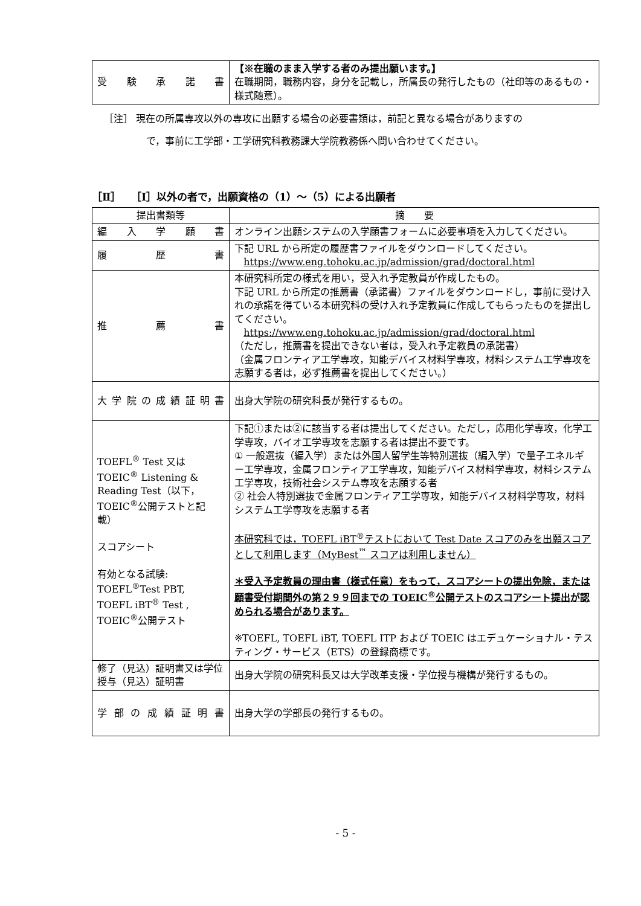| 受 験 承 諾 書 | 【※在職のまま入学する者のみ提出願います。】 在職期間，職務内容，身分を記載し，所属長の発行したもの（社印等のあるもの・様式随意）。 |
［注］ 現在の所属専攻以外の専攻に出願する場合の必要書類は，前記と異なる場合がありますの
で，事前に工学部・工学研究科教務課大学院教務係へ問い合わせてください。
［Ⅱ］　［Ⅰ］以外の者で，出願資格の（1）～（5）による出願者
| 提出書類等 | 摘 要 |
| --- | --- |
| 編 入 学 願 書 | オンライン出願システムの入学願書フォームに必要事項を入力してください。 |
| 履 歴 書 | 下記 URL から所定の履歴書ファイルをダウンロードしてください。 https://www.eng.tohoku.ac.jp/admission/grad/doctoral.html |
| 推 薦 書 | 本研究科所定の様式を用い，受入れ予定教員が作成したもの。 下記 URL から所定の推薦書（承諾書）ファイルをダウンロードし，事前に受け入れの承諾を得ている本研究科の受け入れ予定教員に作成してもらったものを提出してください。 https://www.eng.tohoku.ac.jp/admission/grad/doctoral.html （ただし，推薦書を提出できない者は，受入れ予定教員の承諾書） （金属フロンティア工学専攻，知能デバイス材料学専攻，材料システム工学専攻を志願する者は，必ず推薦書を提出してください。） |
| 大学院の成績証明書 | 出身大学院の研究科長が発行するもの。 |
| TOEFL<sup>®</sup> Test 又は TOEIC<sup>®</sup> Listening & Reading Test（以下，TOEIC<sup>®</sup>公開テストと記載） スコアシート 有効となる試験: TOEFL<sup>®</sup>Test PBT, TOEFL iBT<sup>®</sup> Test , TOEIC<sup>®</sup>公開テスト | 下記①または②に該当する者は提出してください。ただし，応用化学専攻，化学工学専攻，バイオ工学専攻を志願する者は提出不要です。 ① 一般選抜（編入学）または外国人留学生等特別選抜（編入学）で量子エネルギー工学専攻，金属フロンティア工学専攻，知能デバイス材料学専攻，材料システム工学専攻，技術社会システム専攻を志願する者 ② 社会人特別選抜で金属フロンティア工学専攻，知能デバイス材料学専攻，材料システム工学専攻を志願する者 本研究科では，TOEFL iBT<sup>®</sup>テストにおいて Test Date スコアのみを出願スコアとして利用します（MyBest<sup>™</sup> スコアは利用しません） ＊受入予定教員の理由書（様式任意）をもって，スコアシートの提出免除，または願書受付期間外の第２９９回までの TOEIC<sup>®</sup>公開テストのスコアシート提出が認められる場合があります。 ※TOEFL, TOEFL iBT, TOEFL ITP および TOEIC はエデュケーショナル・テスティング・サービス（ETS）の登録商標です。 |
| 修了（見込）証明書又は学位授与（見込）証明書 | 出身大学院の研究科長又は大学改革支援・学位授与機構が発行するもの。 |
| 学部の成績証明書 | 出身大学の学部長の発行するもの。 |
- 5 -